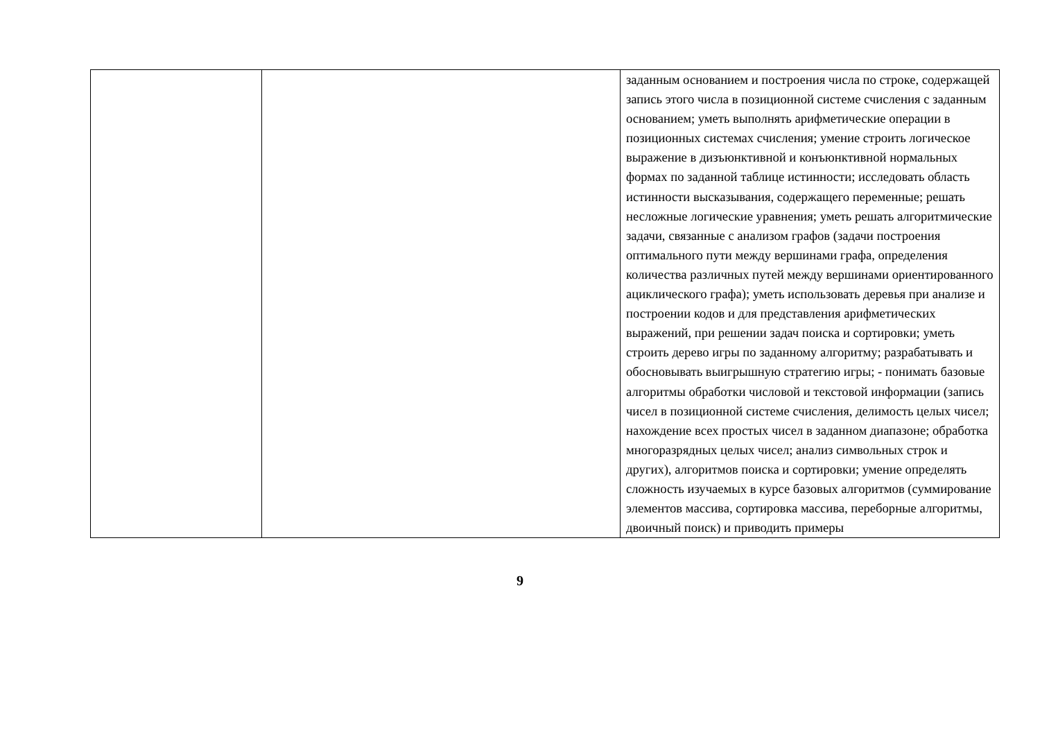| | | заданным основанием и построения числа по строке, содержащей запись этого числа в позиционной системе счисления с заданным основанием; уметь выполнять арифметические операции в позиционных системах счисления; умение строить логическое выражение в дизъюнктивной и конъюнктивной нормальных формах по заданной таблице истинности; исследовать область истинности высказывания, содержащего переменные; решать несложные логические уравнения; уметь решать алгоритмические задачи, связанные с анализом графов (задачи построения оптимального пути между вершинами графа, определения количества различных путей между вершинами ориентированного ациклического графа); уметь использовать деревья при анализе и построении кодов и для представления арифметических выражений, при решении задач поиска и сортировки; уметь строить дерево игры по заданному алгоритму; разрабатывать и обосновывать выигрышную стратегию игры; - понимать базовые алгоритмы обработки числовой и текстовой информации (запись чисел в позиционной системе счисления, делимость целых чисел; нахождение всех простых чисел в заданном диапазоне; обработка многоразрядных целых чисел; анализ символьных строк и других), алгоритмов поиска и сортировки; умение определять сложность изучаемых в курсе базовых алгоритмов (суммирование элементов массива, сортировка массива, переборные алгоритмы, двоичный поиск) и приводить примеры |
9